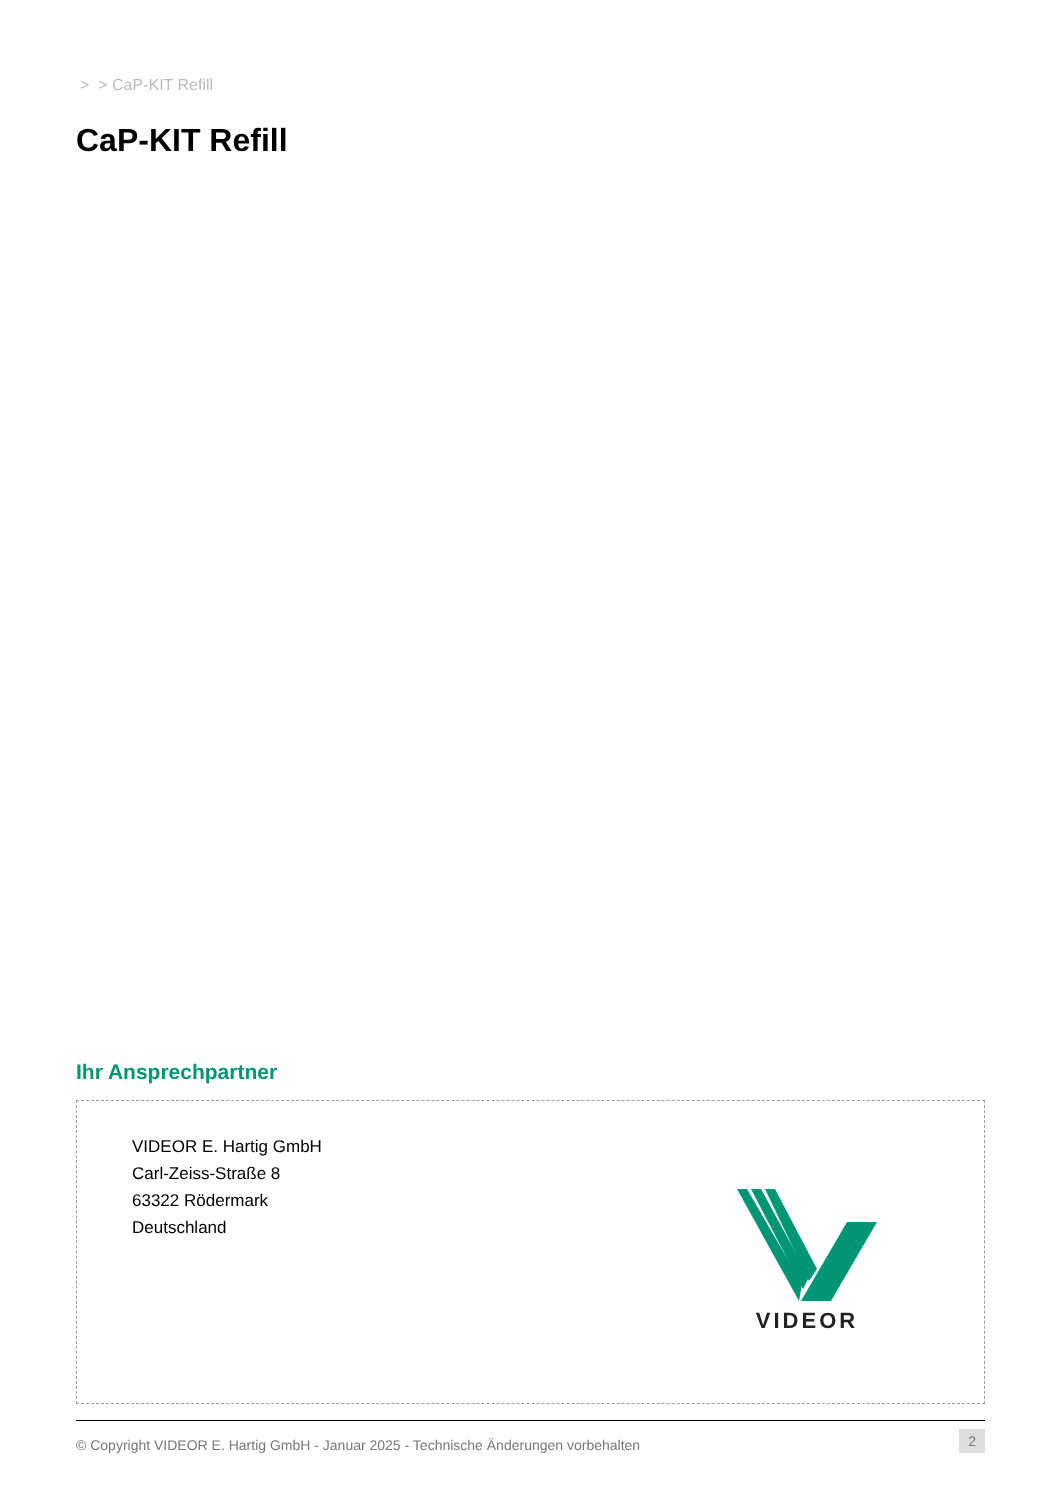> > CaP-KIT Refill
CaP-KIT Refill
Ihr Ansprechpartner
VIDEOR E. Hartig GmbH
Carl-Zeiss-Straße 8
63322 Rödermark
Deutschland
VIDEOR
© Copyright VIDEOR E. Hartig GmbH - Januar 2025 - Technische Änderungen vorbehalten 2